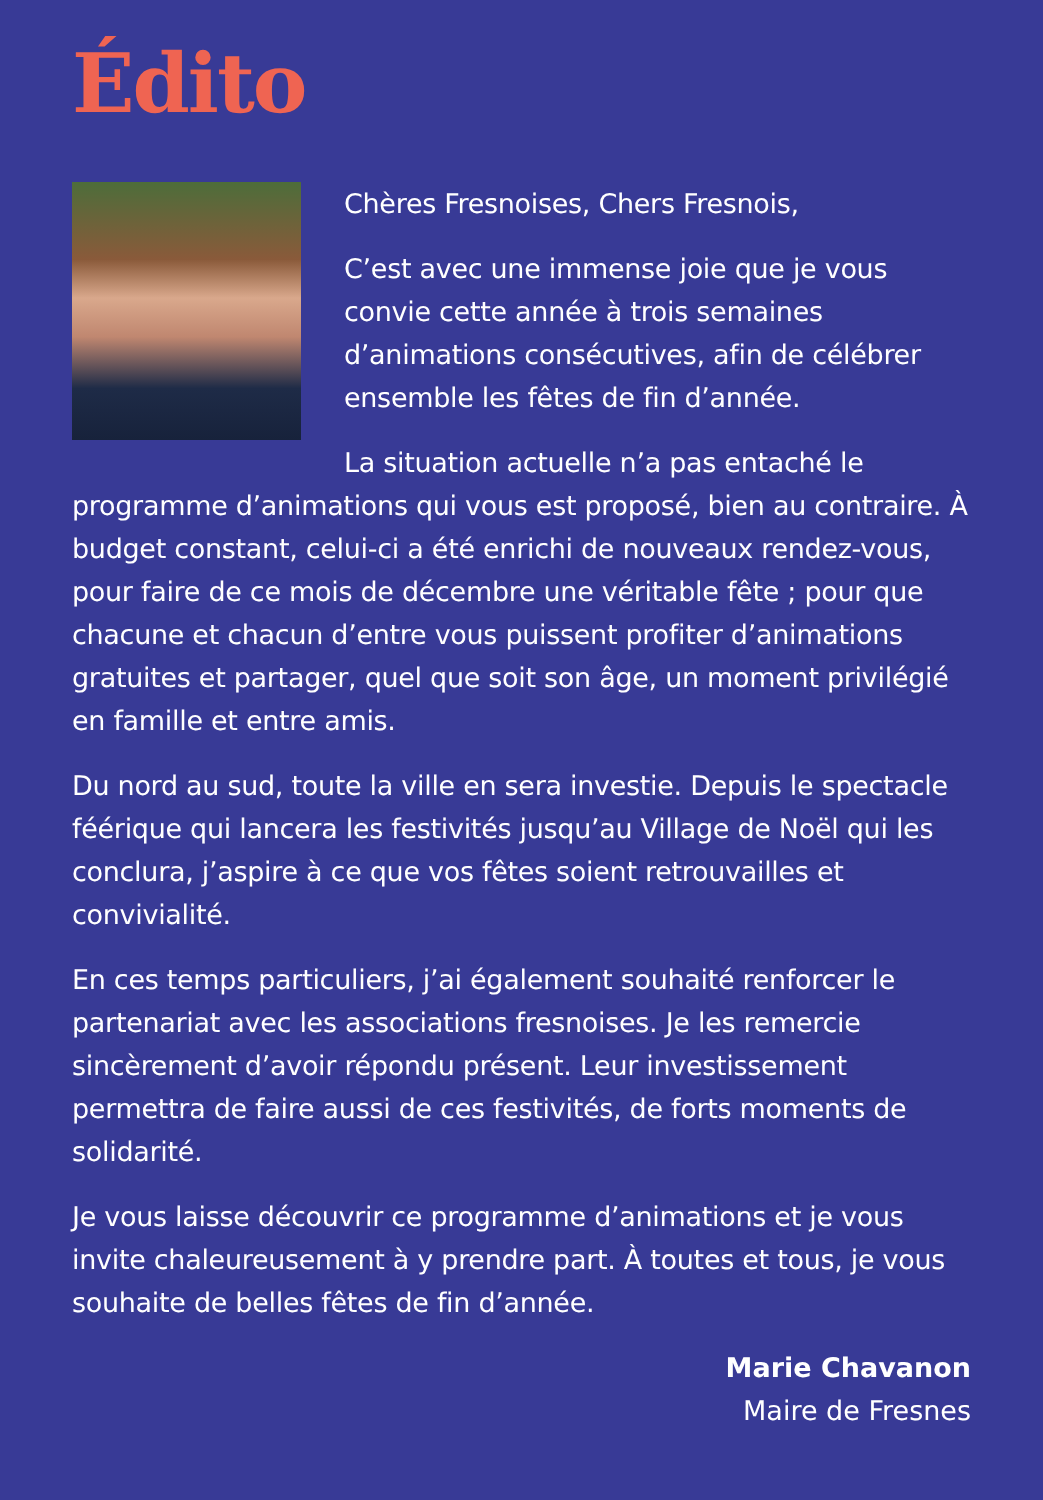Édito
Chères Fresnoises, Chers Fresnois,
C’est avec une immense joie que je vous convie cette année à trois semaines d’animations consécutives, afin de célébrer ensemble les fêtes de fin d’année.
La situation actuelle n’a pas entaché le programme d’animations qui vous est proposé, bien au contraire. À budget constant, celui-ci a été enrichi de nouveaux rendez-vous, pour faire de ce mois de décembre une véritable fête ; pour que chacune et chacun d’entre vous puissent profiter d’animations gratuites et partager, quel que soit son âge, un moment privilégié en famille et entre amis.
Du nord au sud, toute la ville en sera investie. Depuis le spectacle féérique qui lancera les festivités jusqu’au Village de Noël qui les conclura, j’aspire à ce que vos fêtes soient retrouvailles et convivialité.
En ces temps particuliers, j’ai également souhaité renforcer le partenariat avec les associations fresnoises. Je les remercie sincèrement d’avoir répondu présent. Leur investissement permettra de faire aussi de ces festivités, de forts moments de solidarité.
Je vous laisse découvrir ce programme d’animations et je vous invite chaleureusement à y prendre part. À toutes et tous, je vous souhaite de belles fêtes de fin d’année.
Marie Chavanon
Maire de Fresnes